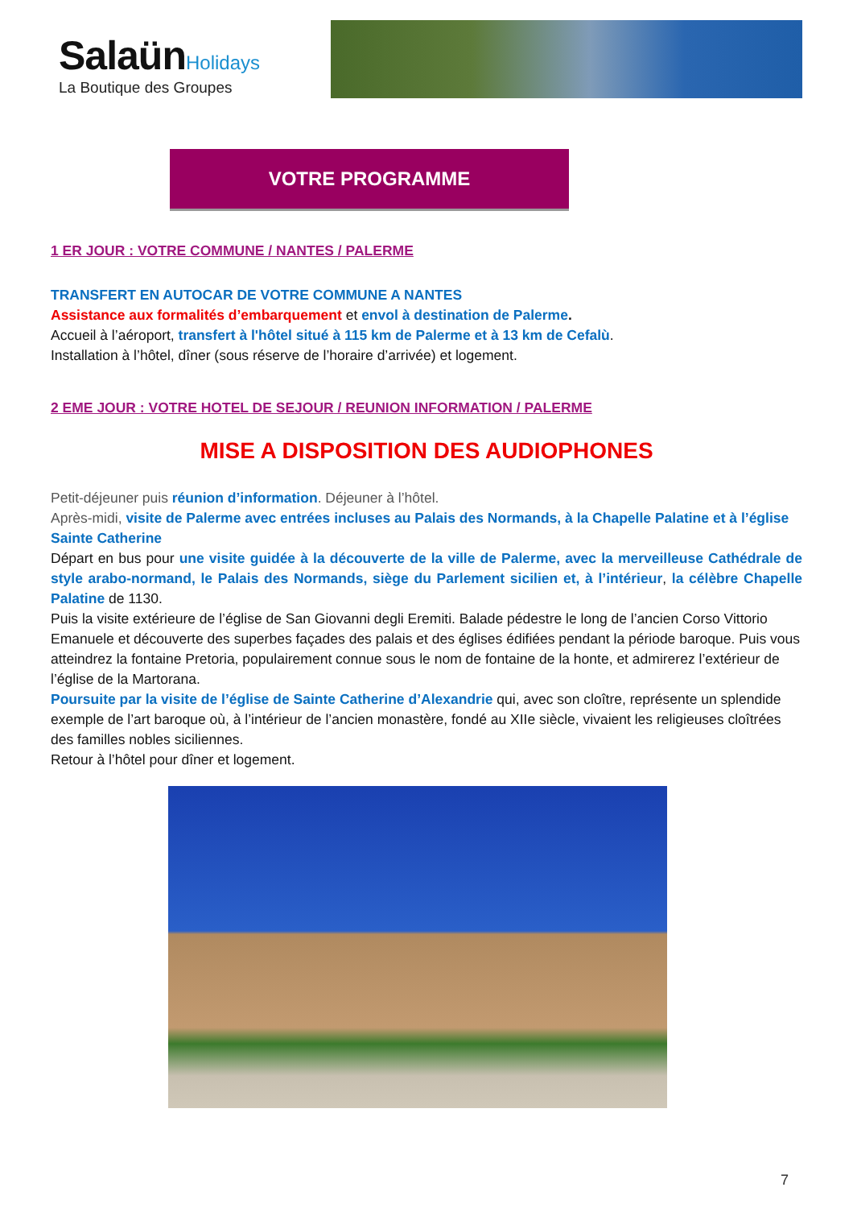Salaün Holidays
La Boutique des Groupes
VOTRE PROGRAMME
1 ER JOUR : VOTRE COMMUNE / NANTES / PALERME
TRANSFERT EN AUTOCAR DE VOTRE COMMUNE A NANTES
Assistance aux formalités d’embarquement et envol à destination de Palerme.
Accueil à l’aéroport, transfert à l'hôtel situé à 115 km de Palerme et à 13 km de Cefalù.
Installation à l’hôtel, dîner (sous réserve de l’horaire d’arrivée) et logement.
2 EME JOUR : VOTRE HOTEL DE SEJOUR / REUNION INFORMATION / PALERME
MISE A DISPOSITION DES AUDIOPHONES
Petit-déjeuner puis réunion d’information. Déjeuner à l’hôtel.
Après-midi, visite de Palerme avec entrées incluses au Palais des Normands, à la Chapelle Palatine et à l’église Sainte Catherine
Départ en bus pour une visite guidée à la découverte de la ville de Palerme, avec la merveilleuse Cathédrale de style arabo-normand, le Palais des Normands, siège du Parlement sicilien et, à l’intérieur, la célèbre Chapelle Palatine de 1130.
Puis la visite extérieure de l’église de San Giovanni degli Eremiti. Balade pédestre le long de l’ancien Corso Vittorio Emanuele et découverte des superbes façades des palais et des églises édifiées pendant la période baroque. Puis vous atteindrez la fontaine Pretoria, populairement connue sous le nom de fontaine de la honte, et admirerez l’extérieur de l’église de la Martorana.
Poursuite par la visite de l’église de Sainte Catherine d’Alexandrie qui, avec son cloître, représente un splendide exemple de l’art baroque où, à l’intérieur de l’ancien monastère, fondé au XIIe siècle, vivaient les religieuses cloîtrées des familles nobles siciliennes.
Retour à l’hôtel pour dîner et logement.
7